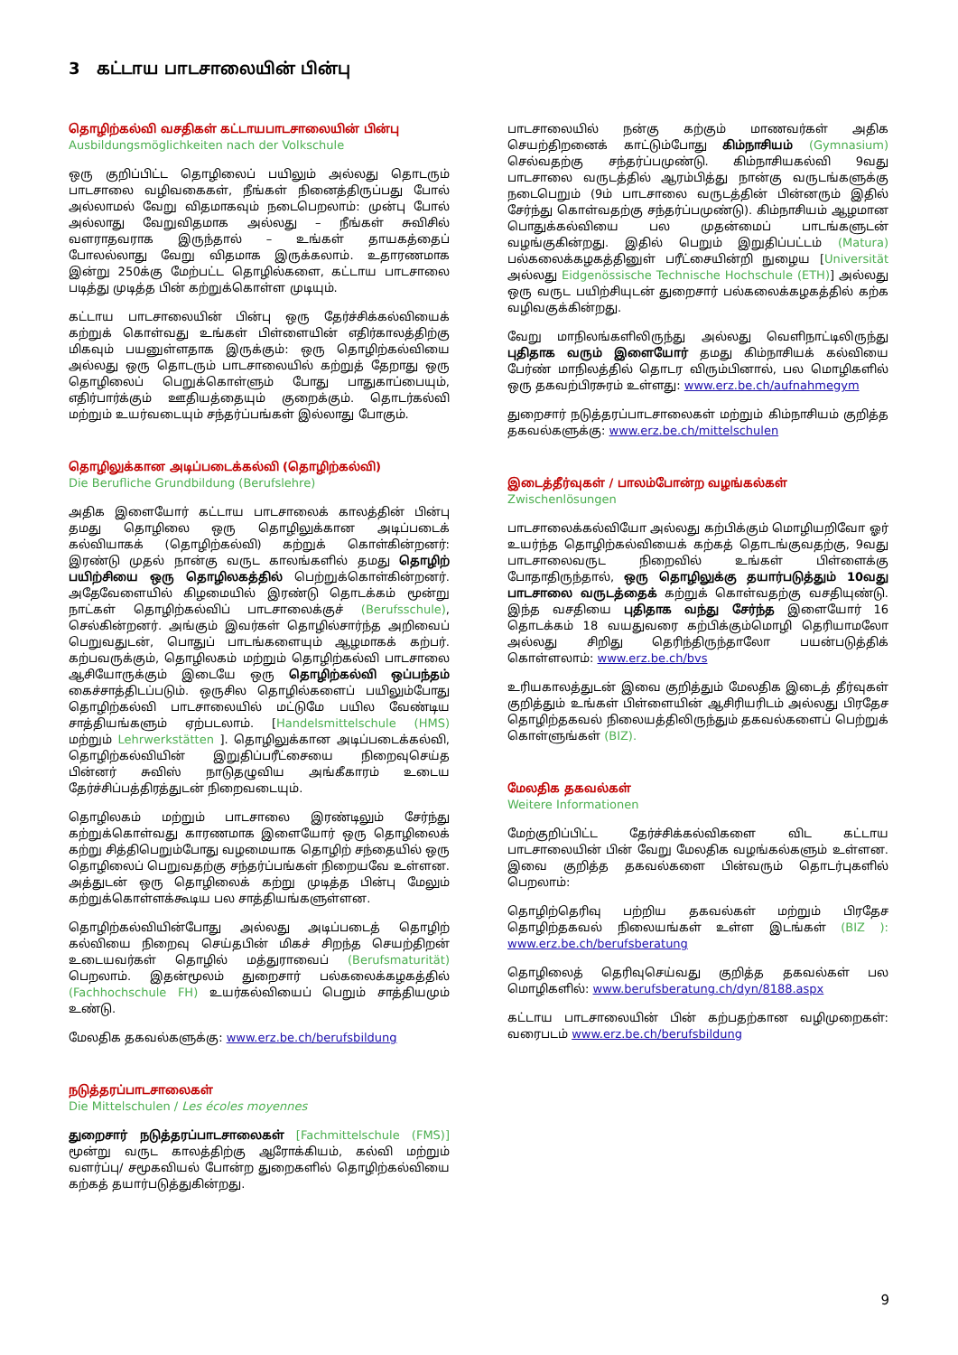3 கட்டாய பாடசாலையின் பின்பு
தொழிற்கல்வி வசதிகள் கட்டாயபாடசாலையின் பின்பு
Ausbildungsmöglichkeiten nach der Volkschule
ஒரு குறிப்பிட்ட தொழிலைப் பயிலும் அல்லது தொடரும் பாடசாலை வழிவகைகள், நீங்கள் நினைத்திருப்பது போல் அல்லாமல் வேறு விதமாகவும் நடைபெறலாம்: முன்பு போல் அல்லாது வேறுவிதமாக அல்லது – நீங்கள் சுவிசில் வளராதவராக இருந்தால் – உங்கள் தாயகத்தைப் போலல்லாது வேறு விதமாக இருக்கலாம். உதாரணமாக இன்று 250க்கு மேற்பட்ட தொழில்களை, கட்டாய பாடசாலை படித்து முடித்த பின் கற்றுக்கொள்ள முடியும்.
கட்டாய பாடசாலையின் பின்பு ஒரு தேர்ச்சிக்கல்வியைக் கற்றுக் கொள்வது உங்கள் பிள்ளையின் எதிர்காலத்திற்கு மிகவும் பயனுள்ளதாக இருக்கும்: ஒரு தொழிற்கல்வியை அல்லது ஒரு தொடரும் பாடசாலையில் கற்றுத் தேறாது ஒரு தொழிலைப் பெறுக்கொள்ளும் போது பாதுகாப்பையும், எதிர்பார்க்கும் ஊதியத்தையும் குறைக்கும். தொடர்கல்வி மற்றும் உயர்வடையும் சந்தர்ப்பங்கள் இல்லாது போகும்.
தொழிலுக்கான அடிப்படைக்கல்வி (தொழிற்கல்வி)
Die Berufliche Grundbildung (Berufslehre)
அதிக இளையோர் கட்டாய பாடசாலைக் காலத்தின் பின்பு தமது தொழிலை ஒரு தொழிலுக்கான அடிப்படைக் கல்வியாகக் (தொழிற்கல்வி) கற்றுக் கொள்கின்றனர்: இரண்டு முதல் நான்கு வருட காலங்களில் தமது தொழிற் பயிற்சியை ஒரு தொழிலகத்தில் பெற்றுக்கொள்கின்றனர். அதேவேளையில் கிழமையில் இரண்டு தொடக்கம் மூன்று நாட்கள் தொழிற்கல்விப் பாடசாலைக்குச் (Berufsschule), செல்கின்றனர். அங்கும் இவர்கள் தொழில்சார்ந்த அறிவைப் பெறுவதுடன், பொதுப் பாடங்களையும் ஆழமாகக் கற்பர். கற்பவருக்கும், தொழிலகம் மற்றும் தொழிற்கல்வி பாடசாலை ஆசியோருக்கும் இடையே ஒரு தொழிற்கல்வி ஒப்பந்தம் கைச்சாத்திடப்படும். ஒருசில தொழில்களைப் பயிலும்போது தொழிற்கல்வி பாடசாலையில் மட்டுமே பயில வேண்டிய சாத்தியங்களும் ஏற்படலாம். [Handelsmittelschule (HMS) மற்றும் Lehrwerkstätten ]. தொழிலுக்கான அடிப்படைக்கல்வி, தொழிற்கல்வியின் இறுதிப்பரீட்சையை நிறைவுசெய்த பின்னர் சுவிஸ் நாடுதழுவிய அங்கீகாரம் உடைய தேர்ச்சிப்பத்திரத்துடன் நிறைவடையும்.
தொழிலகம் மற்றும் பாடசாலை இரண்டிலும் சேர்ந்து கற்றுக்கொள்வது காரணமாக இளையோர் ஒரு தொழிலைக் கற்று சித்திபெறும்போது வழமையாக தொழிற் சந்தையில் ஒரு தொழிலைப் பெறுவதற்கு சந்தர்ப்பங்கள் நிறையவே உள்ளன. அத்துடன் ஒரு தொழிலைக் கற்று முடித்த பின்பு மேலும் கற்றுக்கொள்ளக்கூடிய பல சாத்தியங்களுள்ளன.
தொழிற்கல்வியின்போது அல்லது அடிப்படைத் தொழிற் கல்வியை நிறைவு செய்தபின் மிகச் சிறந்த செயற்திறன் உடையவர்கள் தொழில் மத்துராவைப் (Berufsmaturität) பெறலாம். இதன்மூலம் துறைசார் பல்கலைக்கழகத்தில் (Fachhochschule FH) உயர்கல்வியைப் பெறும் சாத்தியமும் உண்டு.
மேலதிக தகவல்களுக்கு: www.erz.be.ch/berufsbildung
நடுத்தரப்பாடசாலைகள்
Die Mittelschulen / Les écoles moyennes
துறைசார் நடுத்தரப்பாடசாலைகள் [Fachmittelschule (FMS)] மூன்று வருட காலத்திற்கு ஆரோக்கியம், கல்வி மற்றும் வளர்ப்பு/ சமூகவியல் போன்ற துறைகளில் தொழிற்கல்வியை கற்கத் தயார்படுத்துகின்றது.
பாடசாலையில் நன்கு கற்கும் மாணவர்கள் அதிக செயற்திறனைக் காட்டும்போது கிம்நாசியம் (Gymnasium) செல்வதற்கு சந்தர்ப்பமுண்டு. கிம்நாசியகல்வி 9வது பாடசாலை வருடத்தில் ஆரம்பித்து நான்கு வருடங்களுக்கு நடைபெறும் (9ம் பாடசாலை வருடத்தின் பின்னரும் இதில் சேர்ந்து கொள்வதற்கு சந்தர்ப்பமுண்டு). கிம்நாசியம் ஆழமான பொதுக்கல்வியை பல முதன்மைப் பாடங்களுடன் வழங்குகின்றது. இதில் பெறும் இறுதிப்பட்டம் (Matura) பல்கலைக்கழகத்தினுள் பரீட்சையின்றி நுழைய [Universität அல்லது Eidgenössische Technische Hochschule (ETH)] அல்லது ஒரு வருட பயிற்சியுடன் துறைசார் பல்கலைக்கழகத்தில் கற்க வழிவகுக்கின்றது.
வேறு மாநிலங்களிலிருந்து அல்லது வெளிநாட்டிலிருந்து புதிதாக வரும் இளையோர் தமது கிம்நாசியக் கல்வியை பேர்ண் மாநிலத்தில் தொடர விரும்பினால், பல மொழிகளில் ஒரு தகவற்பிரசுரம் உள்ளது: www.erz.be.ch/aufnahmegym
துறைசார் நடுத்தரப்பாடசாலைகள் மற்றும் கிம்நாசியம் குறித்த தகவல்களுக்கு: www.erz.be.ch/mittelschulen
இடைத்தீர்வுகள் / பாலம்போன்ற வழங்கல்கள்
Zwischenlösungen
பாடசாலைக்கல்வியோ அல்லது கற்பிக்கும் மொழியறிவோ ஓர் உயர்ந்த தொழிற்கல்வியைக் கற்கத் தொடங்குவதற்கு, 9வது பாடசாலைவருட நிறைவில் உங்கள் பிள்ளைக்கு போதாதிருந்தால், ஒரு தொழிலுக்கு தயார்படுத்தும் 10வது பாடசாலை வருடத்தைக் கற்றுக் கொள்வதற்கு வசதியுண்டு. இந்த வசதியை புதிதாக வந்து சேர்ந்த இளையோர் 16 தொடக்கம் 18 வயதுவரை கற்பிக்கும்மொழி தெரியாமலோ அல்லது சிறிது தெரிந்திருந்தாலோ பயன்படுத்திக் கொள்ளலாம்: www.erz.be.ch/bvs
உரியகாலத்துடன் இவை குறித்தும் மேலதிக இடைத் தீர்வுகள் குறித்தும் உங்கள் பிள்ளையின் ஆசிரியரிடம் அல்லது பிரதேச தொழிற்தகவல் நிலையத்திலிருந்தும் தகவல்களைப் பெற்றுக் கொள்ளுங்கள் (BIZ).
மேலதிக தகவல்கள்
Weitere Informationen
மேற்குறிப்பிட்ட தேர்ச்சிக்கல்விகளை விட கட்டாய பாடசாலையின் பின் வேறு மேலதிக வழங்கல்களும் உள்ளன. இவை குறித்த தகவல்களை பின்வரும் தொடர்புகளில் பெறலாம்:
தொழிற்தெரிவு பற்றிய தகவல்கள் மற்றும் பிரதேச தொழிற்தகவல் நிலையங்கள் உள்ள இடங்கள் (BIZ ): www.erz.be.ch/berufsberatung
தொழிலைத் தெரிவுசெய்வது குறித்த தகவல்கள் பல மொழிகளில்: www.berufsberatung.ch/dyn/8188.aspx
கட்டாய பாடசாலையின் பின் கற்பதற்கான வழிமுறைகள்: வரைபடம் www.erz.be.ch/berufsbildung
9